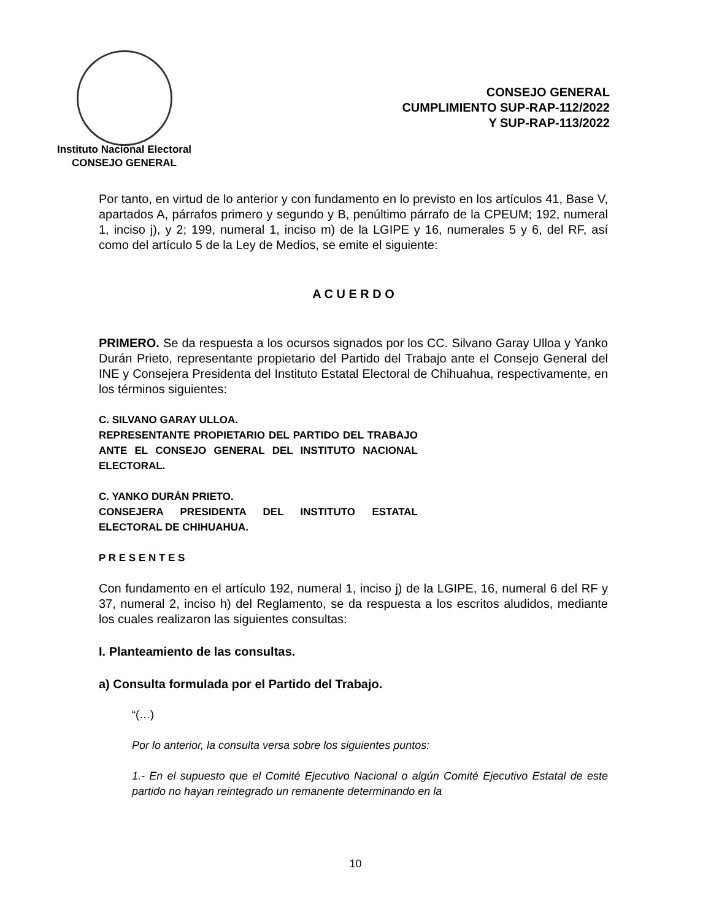Instituto Nacional Electoral
CONSEJO GENERAL
CONSEJO GENERAL
CUMPLIMIENTO SUP-RAP-112/2022
Y SUP-RAP-113/2022
Por tanto, en virtud de lo anterior y con fundamento en lo previsto en los artículos 41, Base V, apartados A, párrafos primero y segundo y B, penúltimo párrafo de la CPEUM; 192, numeral 1, inciso j), y 2; 199, numeral 1, inciso m) de la LGIPE y 16, numerales 5 y 6, del RF, así como del artículo 5 de la Ley de Medios, se emite el siguiente:
A C U E R D O
PRIMERO. Se da respuesta a los ocursos signados por los CC. Silvano Garay Ulloa y Yanko Durán Prieto, representante propietario del Partido del Trabajo ante el Consejo General del INE y Consejera Presidenta del Instituto Estatal Electoral de Chihuahua, respectivamente, en los términos siguientes:
C. SILVANO GARAY ULLOA.
REPRESENTANTE PROPIETARIO DEL PARTIDO DEL TRABAJO ANTE EL CONSEJO GENERAL DEL INSTITUTO NACIONAL ELECTORAL.
C. YANKO DURÁN PRIETO.
CONSEJERA PRESIDENTA DEL INSTITUTO ESTATAL ELECTORAL DE CHIHUAHUA.
P R E S E N T E S
Con fundamento en el artículo 192, numeral 1, inciso j) de la LGIPE, 16, numeral 6 del RF y 37, numeral 2, inciso h) del Reglamento, se da respuesta a los escritos aludidos, mediante los cuales realizaron las siguientes consultas:
I. Planteamiento de las consultas.
a) Consulta formulada por el Partido del Trabajo.
“(…)
Por lo anterior, la consulta versa sobre los siguientes puntos:
1.- En el supuesto que el Comité Ejecutivo Nacional o algún Comité Ejecutivo Estatal de este partido no hayan reintegrado un remanente determinando en la
10